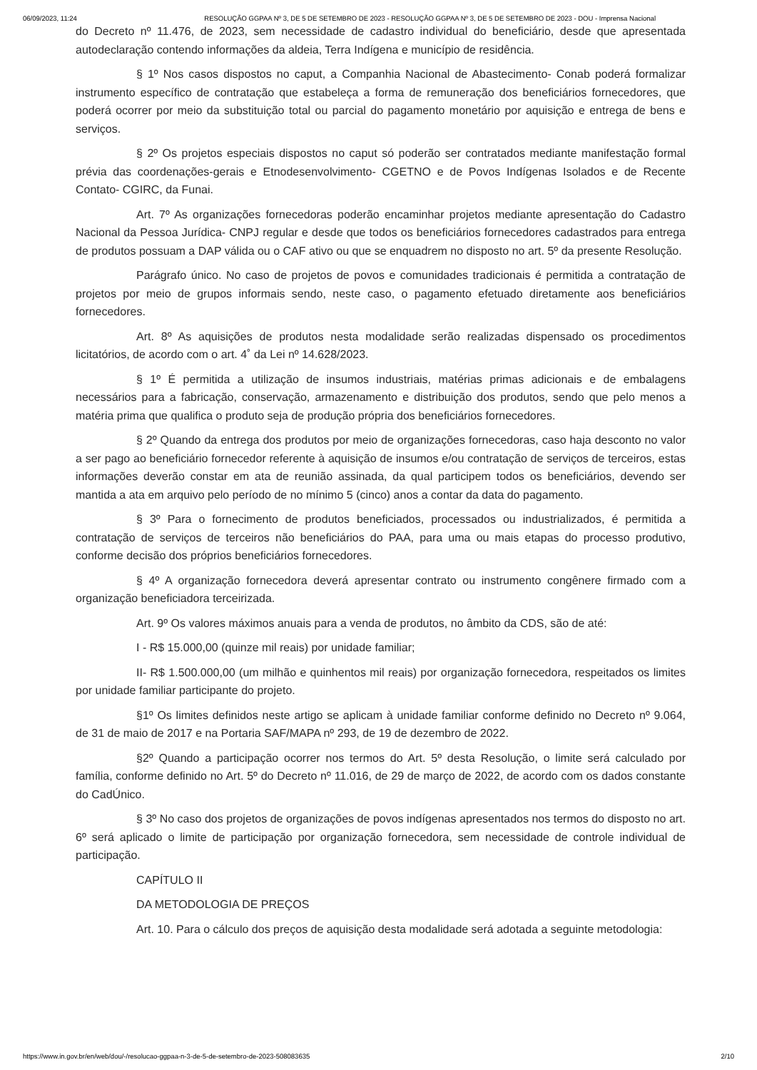06/09/2023, 11:24 RESOLUÇÃO GGPAA Nº 3, DE 5 DE SETEMBRO DE 2023 - RESOLUÇÃO GGPAA Nº 3, DE 5 DE SETEMBRO DE 2023 - DOU - Imprensa Nacional
do Decreto nº 11.476, de 2023, sem necessidade de cadastro individual do beneficiário, desde que apresentada autodeclaração contendo informações da aldeia, Terra Indígena e município de residência.
§ 1º Nos casos dispostos no caput, a Companhia Nacional de Abastecimento- Conab poderá formalizar instrumento específico de contratação que estabeleça a forma de remuneração dos beneficiários fornecedores, que poderá ocorrer por meio da substituição total ou parcial do pagamento monetário por aquisição e entrega de bens e serviços.
§ 2º Os projetos especiais dispostos no caput só poderão ser contratados mediante manifestação formal prévia das coordenações-gerais e Etnodesenvolvimento- CGETNO e de Povos Indígenas Isolados e de Recente Contato- CGIRC, da Funai.
Art. 7º As organizações fornecedoras poderão encaminhar projetos mediante apresentação do Cadastro Nacional da Pessoa Jurídica- CNPJ regular e desde que todos os beneficiários fornecedores cadastrados para entrega de produtos possuam a DAP válida ou o CAF ativo ou que se enquadrem no disposto no art. 5º da presente Resolução.
Parágrafo único. No caso de projetos de povos e comunidades tradicionais é permitida a contratação de projetos por meio de grupos informais sendo, neste caso, o pagamento efetuado diretamente aos beneficiários fornecedores.
Art. 8º As aquisições de produtos nesta modalidade serão realizadas dispensado os procedimentos licitatórios, de acordo com o art. 4˚ da Lei nº 14.628/2023.
§ 1º É permitida a utilização de insumos industriais, matérias primas adicionais e de embalagens necessários para a fabricação, conservação, armazenamento e distribuição dos produtos, sendo que pelo menos a matéria prima que qualifica o produto seja de produção própria dos beneficiários fornecedores.
§ 2º Quando da entrega dos produtos por meio de organizações fornecedoras, caso haja desconto no valor a ser pago ao beneficiário fornecedor referente à aquisição de insumos e/ou contratação de serviços de terceiros, estas informações deverão constar em ata de reunião assinada, da qual participem todos os beneficiários, devendo ser mantida a ata em arquivo pelo período de no mínimo 5 (cinco) anos a contar da data do pagamento.
§ 3º Para o fornecimento de produtos beneficiados, processados ou industrializados, é permitida a contratação de serviços de terceiros não beneficiários do PAA, para uma ou mais etapas do processo produtivo, conforme decisão dos próprios beneficiários fornecedores.
§ 4º A organização fornecedora deverá apresentar contrato ou instrumento congênere firmado com a organização beneficiadora terceirizada.
Art. 9º Os valores máximos anuais para a venda de produtos, no âmbito da CDS, são de até:
I - R$ 15.000,00 (quinze mil reais) por unidade familiar;
II- R$ 1.500.000,00 (um milhão e quinhentos mil reais) por organização fornecedora, respeitados os limites por unidade familiar participante do projeto.
§1º Os limites definidos neste artigo se aplicam à unidade familiar conforme definido no Decreto nº 9.064, de 31 de maio de 2017 e na Portaria SAF/MAPA nº 293, de 19 de dezembro de 2022.
§2º Quando a participação ocorrer nos termos do Art. 5º desta Resolução, o limite será calculado por família, conforme definido no Art. 5º do Decreto nº 11.016, de 29 de março de 2022, de acordo com os dados constante do CadÚnico.
§ 3º No caso dos projetos de organizações de povos indígenas apresentados nos termos do disposto no art. 6º será aplicado o limite de participação por organização fornecedora, sem necessidade de controle individual de participação.
CAPÍTULO II
DA METODOLOGIA DE PREÇOS
Art. 10. Para o cálculo dos preços de aquisição desta modalidade será adotada a seguinte metodologia:
https://www.in.gov.br/en/web/dou/-/resolucao-ggpaa-n-3-de-5-de-setembro-de-2023-508083635 2/10